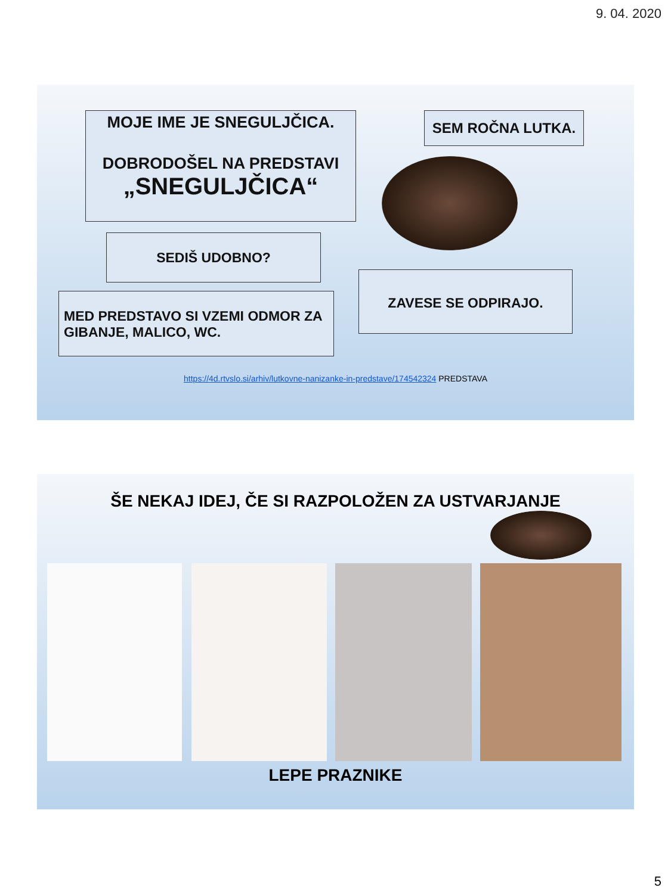9. 04. 2020
MOJE IME JE SNEGULJČICA.
DOBRODOŠEL NA PREDSTAVI
„SNEGULJČICA“
SEM ROČNA LUTKA.
SEDIŠ UDOBNO?
ZAVESE SE ODPIRAJO.
MED PREDSTAVO SI VZEMI ODMOR ZA GIBANJE, MALICO, WC.
https://4d.rtvslo.si/arhiv/lutkovne-nanizanke-in-predstave/174542324 PREDSTAVA
ŠE NEKAJ IDEJ, ČE SI RAZPOLOŽEN ZA USTVARJANJE
LEPE PRAZNIKE
5